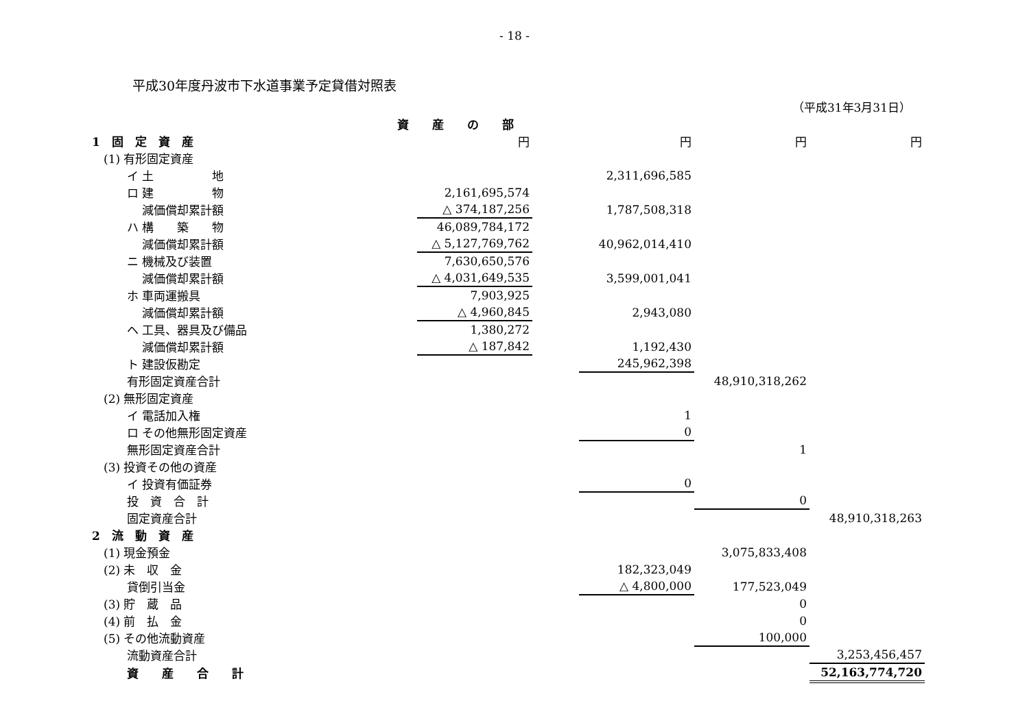- 18 -
平成30年度丹波市下水道事業予定貸借対照表
（平成31年3月31日）
| | 資 産 の 部 | | | | | |
| 1 固 定 資 産 | | 円 | | 円 | 円 | 円 |
| (1) 有形固定資産 | | | | | | |
| イ 土 地 | | | | 2,311,696,585 | | |
| ロ 建 物 | | 2,161,695,574 | | | | |
| 減価償却累計額 | | △ 374,187,256 | | 1,787,508,318 | | |
| ハ 構 築 物 | | 46,089,784,172 | | | | |
| 減価償却累計額 | | △ 5,127,769,762 | | 40,962,014,410 | | |
| ニ 機械及び装置 | | 7,630,650,576 | | | | |
| 減価償却累計額 | | △ 4,031,649,535 | | 3,599,001,041 | | |
| ホ 車両運搬具 | | 7,903,925 | | | | |
| 減価償却累計額 | | △ 4,960,845 | | 2,943,080 | | |
| ヘ 工具、器具及び備品 | | 1,380,272 | | | | |
| 減価償却累計額 | | △ 187,842 | | 1,192,430 | | |
| ト 建設仮勘定 | | | | 245,962,398 | | |
| 有形固定資産合計 | | | | | 48,910,318,262 | |
| (2) 無形固定資産 | | | | | | |
| イ 電話加入権 | | | | 1 | | |
| ロ その他無形固定資産 | | | | 0 | | |
| 無形固定資産合計 | | | | | 1 | |
| (3) 投資その他の資産 | | | | | | |
| イ 投資有価証券 | | | | 0 | | |
| 投 資 合 計 | | | | | 0 | |
| 固定資産合計 | | | | | | 48,910,318,263 |
| 2 流 動 資 産 | | | | | | |
| (1) 現金預金 | | | | | 3,075,833,408 | |
| (2) 未 収 金 | | | | 182,323,049 | | |
| 貸倒引当金 | | | | △ 4,800,000 | 177,523,049 | |
| (3) 貯 蔵 品 | | | | | 0 | |
| (4) 前 払 金 | | | | | 0 | |
| (5) その他流動資産 | | | | | 100,000 | |
| 流動資産合計 | | | | | | 3,253,456,457 |
| 資 産 合 計 | | | | | | 52,163,774,720 |